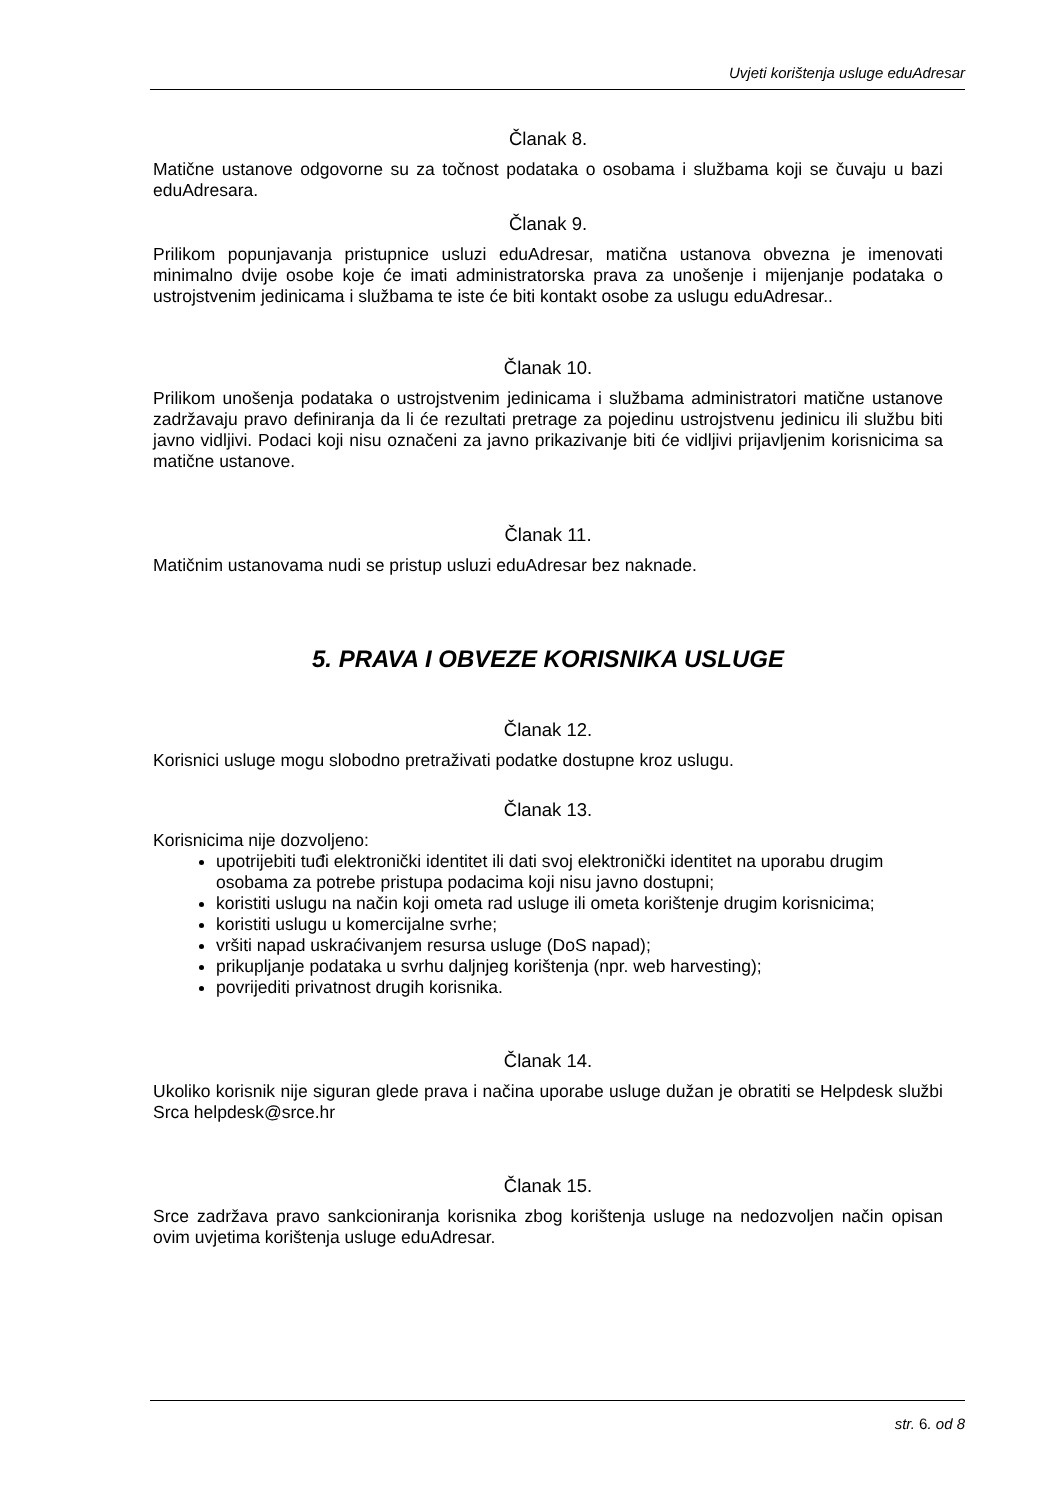Uvjeti korištenja usluge eduAdresar
Članak 8.
Matične ustanove odgovorne su za točnost podataka o osobama i službama koji se čuvaju u bazi eduAdresara.
Članak 9.
Prilikom popunjavanja pristupnice usluzi eduAdresar, matična ustanova obvezna je imenovati minimalno dvije osobe koje će imati administratorska prava za unošenje i mijenjanje podataka o ustrojstvenim jedinicama i službama te iste će biti kontakt osobe za uslugu eduAdresar..
Članak 10.
Prilikom unošenja podataka o ustrojstvenim jedinicama i službama administratori matične ustanove zadržavaju pravo definiranja da li će rezultati pretrage za pojedinu ustrojstvenu jedinicu ili službu biti javno vidljivi. Podaci koji nisu označeni za javno prikazivanje biti će vidljivi prijavljenim korisnicima sa matične ustanove.
Članak 11.
Matičnim ustanovama nudi se pristup usluzi eduAdresar bez naknade.
5. PRAVA I OBVEZE KORISNIKA USLUGE
Članak 12.
Korisnici usluge mogu slobodno pretraživati podatke dostupne kroz uslugu.
Članak 13.
Korisnicima nije dozvoljeno:
upotrijebiti tuđi elektronički identitet ili dati svoj elektronički identitet na uporabu drugim osobama za potrebe pristupa podacima koji nisu javno dostupni;
koristiti uslugu na način koji ometa rad usluge ili ometa korištenje drugim korisnicima;
koristiti uslugu u komercijalne svrhe;
vršiti napad uskraćivanjem resursa usluge (DoS napad);
prikupljanje podataka u svrhu daljnjeg korištenja (npr. web harvesting);
povrijediti privatnost drugih korisnika.
Članak 14.
Ukoliko korisnik nije siguran glede prava i načina uporabe usluge dužan je obratiti se Helpdesk službi Srca helpdesk@srce.hr
Članak 15.
Srce zadržava pravo sankcioniranja korisnika zbog korištenja usluge na nedozvoljen način opisan ovim uvjetima korištenja usluge eduAdresar.
str. 6. od 8